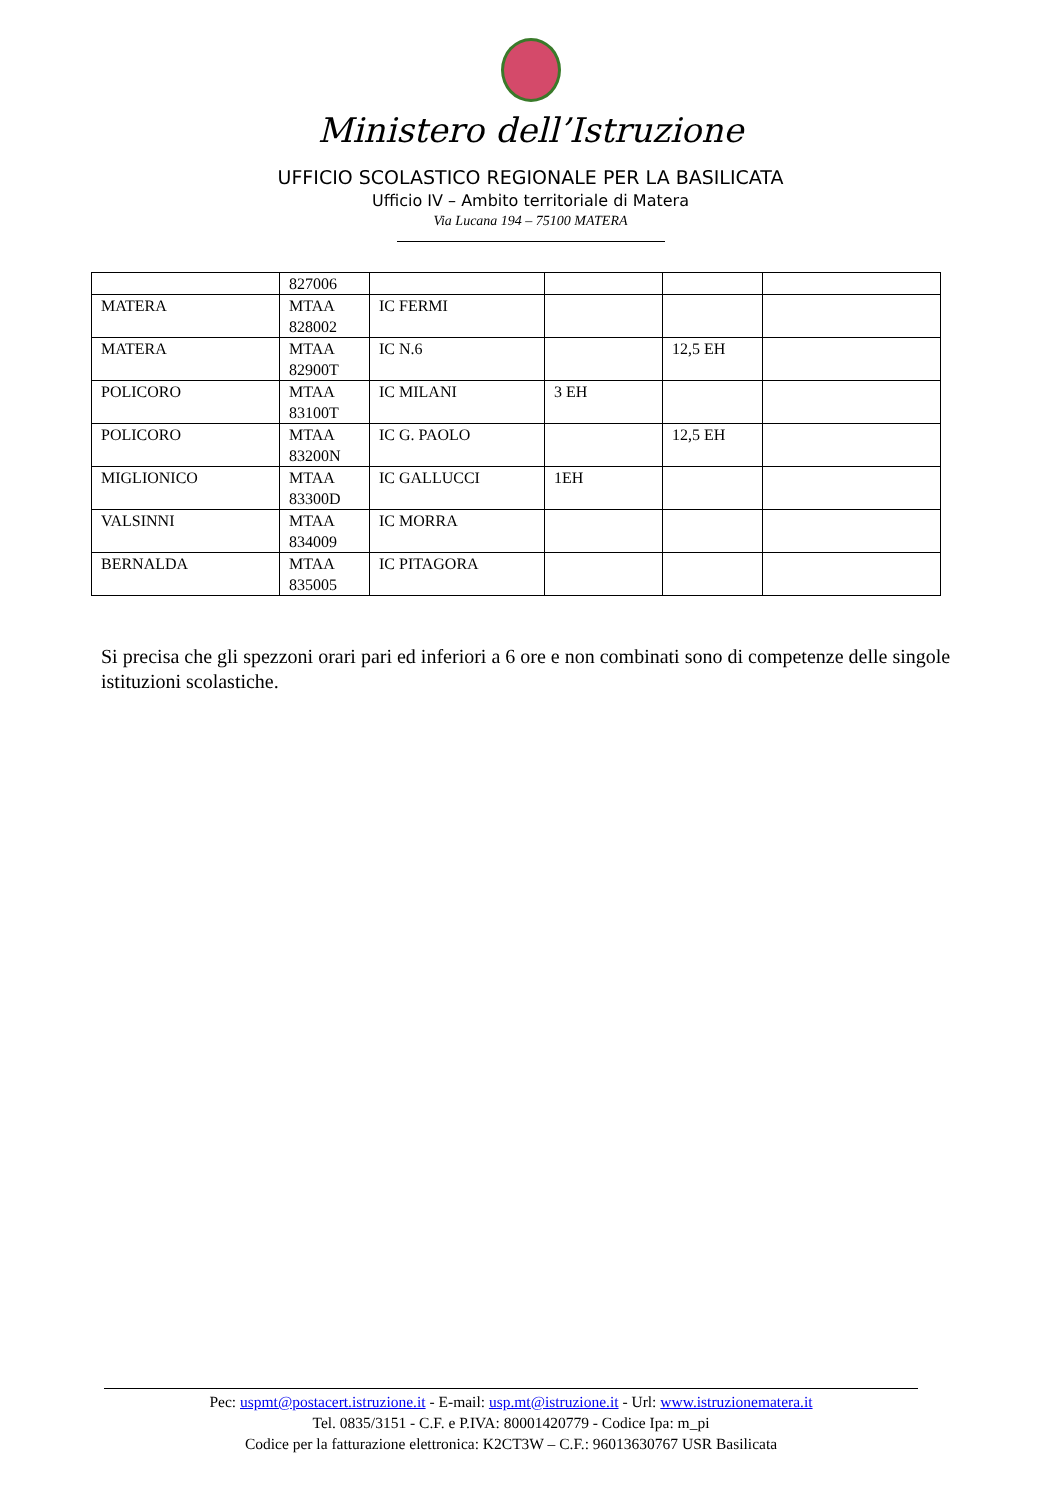Ministero dell’Istruzione
UFFICIO SCOLASTICO REGIONALE PER LA BASILICATA
Ufficio IV – Ambito territoriale di Matera
Via Lucana 194 – 75100 MATERA
| | 827006 | | | | |
| MATERA | MTAA 828002 | IC FERMI | | | |
| MATERA | MTAA 82900T | IC N.6 | | 12,5 EH | |
| POLICORO | MTAA 83100T | IC MILANI | 3 EH | | |
| POLICORO | MTAA 83200N | IC G. PAOLO | | 12,5 EH | |
| MIGLIONICO | MTAA 83300D | IC GALLUCCI | 1EH | | |
| VALSINNI | MTAA 834009 | IC MORRA | | | |
| BERNALDA | MTAA 835005 | IC PITAGORA | | | |
Si precisa che gli spezzoni orari pari ed inferiori a 6 ore e non combinati sono di competenze delle singole istituzioni scolastiche.
Pec: uspmt@postacert.istruzione.it - E-mail: usp.mt@istruzione.it - Url: www.istruzionematera.it
Tel. 0835/3151 - C.F. e P.IVA: 80001420779 - Codice Ipa: m_pi
Codice per la fatturazione elettronica: K2CT3W – C.F.: 96013630767 USR Basilicata